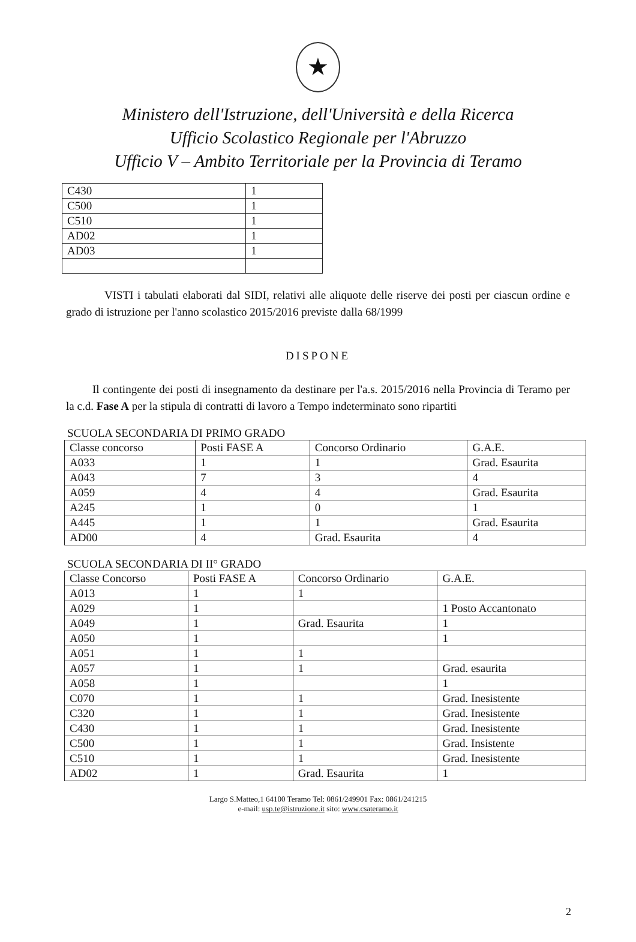★
Ministero dell'Istruzione, dell'Università e della Ricerca
Ufficio Scolastico Regionale per l'Abruzzo
Ufficio V – Ambito Territoriale per la Provincia di Teramo
| C430 | 1 |
| C500 | 1 |
| C510 | 1 |
| AD02 | 1 |
| AD03 | 1 |
VISTI i tabulati elaborati dal SIDI, relativi alle aliquote delle riserve dei posti per ciascun ordine e grado di istruzione per l'anno scolastico 2015/2016 previste dalla 68/1999
DISPONE
Il contingente dei posti di insegnamento da destinare per l'a.s. 2015/2016 nella Provincia di Teramo per la c.d. Fase A per la stipula di contratti di lavoro a Tempo indeterminato sono ripartiti
SCUOLA SECONDARIA DI PRIMO GRADO
| Classe concorso | Posti FASE A | Concorso Ordinario | G.A.E. |
| A033 | 1 | 1 | Grad. Esaurita |
| A043 | 7 | 3 | 4 |
| A059 | 4 | 4 | Grad. Esaurita |
| A245 | 1 | 0 | 1 |
| A445 | 1 | 1 | Grad. Esaurita |
| AD00 | 4 | Grad. Esaurita | 4 |
SCUOLA SECONDARIA DI II° GRADO
| Classe Concorso | Posti FASE A | Concorso Ordinario | G.A.E. |
| A013 | 1 | 1 | |
| A029 | 1 | | 1 Posto Accantonato |
| A049 | 1 | Grad. Esaurita | 1 |
| A050 | 1 | | 1 |
| A051 | 1 | 1 | |
| A057 | 1 | 1 | Grad. esaurita |
| A058 | 1 | | 1 |
| C070 | 1 | 1 | Grad. Inesistente |
| C320 | 1 | 1 | Grad. Inesistente |
| C430 | 1 | 1 | Grad. Inesistente |
| C500 | 1 | 1 | Grad. Insistente |
| C510 | 1 | 1 | Grad. Inesistente |
| AD02 | 1 | Grad. Esaurita | 1 |
Largo S.Matteo,1 64100 Teramo Tel: 0861/249901 Fax: 0861/241215
e-mail: usp.te@istruzione.it sito: www.csateramo.it
2